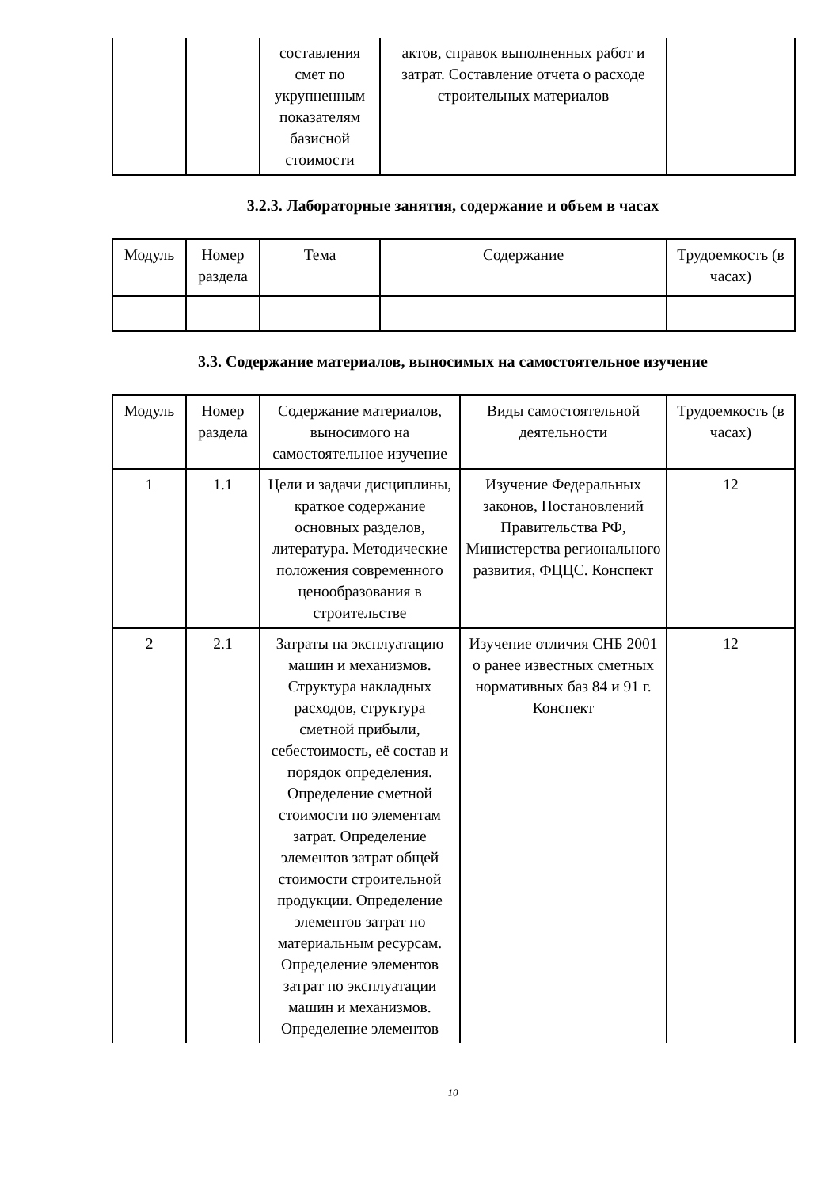| | | составления смет по укрупненным показателям базисной стоимости | актов, справок выполненных работ и затрат. Составление отчета о расходе строительных материалов | |
3.2.3. Лабораторные занятия, содержание и объем в часах
| Модуль | Номер раздела | Тема | Содержание | Трудоемкость (в часах) |
| --- | --- | --- | --- | --- |
3.3. Содержание материалов, выносимых на самостоятельное изучение
| Модуль | Номер раздела | Содержание материалов, выносимого на самостоятельное изучение | Виды самостоятельной деятельности | Трудоемкость (в часах) |
| --- | --- | --- | --- | --- |
| 1 | 1.1 | Цели и задачи дисциплины, краткое содержание основных разделов, литература. Методические положения современного ценообразования в строительстве | Изучение Федеральных законов, Постановлений Правительства РФ, Министерства регионального развития, ФЦЦС. Конспект | 12 |
| 2 | 2.1 | Затраты на эксплуатацию машин и механизмов. Структура накладных расходов, структура сметной прибыли, себестоимость, её состав и порядок определения. Определение сметной стоимости по элементам затрат. Определение элементов затрат общей стоимости строительной продукции. Определение элементов затрат по материальным ресурсам. Определение элементов затрат по эксплуатации машин и механизмов. Определение элементов | Изучение отличия СНБ 2001 о ранее известных сметных нормативных баз 84 и 91 г. Конспект | 12 |
10